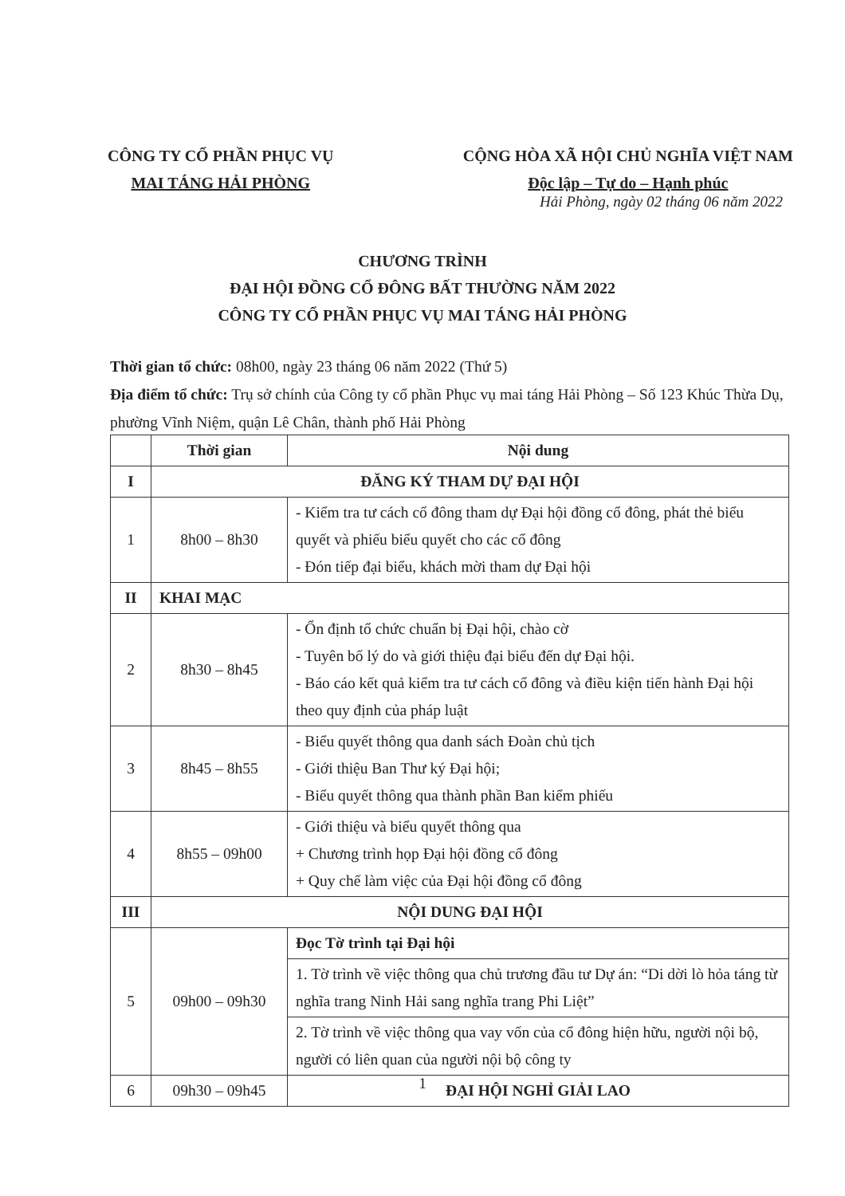CÔNG TY CỔ PHẦN PHỤC VỤ
MAI TÁNG HẢI PHÒNG
CỘNG HÒA XÃ HỘI CHỦ NGHĨA VIỆT NAM
Độc lập – Tự do – Hạnh phúc
Hải Phòng, ngày 02 tháng 06 năm 2022
CHƯƠNG TRÌNH
ĐẠI HỘI ĐỒNG CỔ ĐÔNG BẤT THƯỜNG NĂM 2022
CÔNG TY CỔ PHẦN PHỤC VỤ MAI TÁNG HẢI PHÒNG
Thời gian tổ chức: 08h00, ngày 23 tháng 06 năm 2022 (Thứ 5)
Địa điểm tổ chức: Trụ sở chính của Công ty cổ phần Phục vụ mai táng Hải Phòng – Số 123 Khúc Thừa Dụ, phường Vĩnh Niệm, quận Lê Chân, thành phố Hải Phòng
| | Thời gian | Nội dung |
| --- | --- | --- |
| I | ĐĂNG KÝ THAM DỰ ĐẠI HỘI | |
| 1 | 8h00 – 8h30 | - Kiểm tra tư cách cổ đông tham dự Đại hội đồng cổ đông, phát thẻ biểu quyết và phiếu biểu quyết cho các cổ đông - Đón tiếp đại biểu, khách mời tham dự Đại hội |
| II | KHAI MẠC | |
| 2 | 8h30 – 8h45 | - Ổn định tổ chức chuẩn bị Đại hội, chào cờ - Tuyên bố lý do và giới thiệu đại biểu đến dự Đại hội. - Báo cáo kết quả kiểm tra tư cách cổ đông và điều kiện tiến hành Đại hội theo quy định của pháp luật |
| 3 | 8h45 – 8h55 | - Biểu quyết thông qua danh sách Đoàn chủ tịch - Giới thiệu Ban Thư ký Đại hội; - Biểu quyết thông qua thành phần Ban kiểm phiếu |
| 4 | 8h55 – 09h00 | - Giới thiệu và biểu quyết thông qua + Chương trình họp Đại hội đồng cổ đông + Quy chế làm việc của Đại hội đồng cổ đông |
| III | NỘI DUNG ĐẠI HỘI | |
| 5 | 09h00 – 09h30 | Đọc Tờ trình tại Đại hội |
| | | 1. Tờ trình về việc thông qua chủ trương đầu tư Dự án: “Di dời lò hỏa táng từ nghĩa trang Ninh Hải sang nghĩa trang Phi Liệt” |
| | | 2. Tờ trình về việc thông qua vay vốn của cổ đông hiện hữu, người nội bộ, người có liên quan của người nội bộ công ty |
| 6 | 09h30 – 09h45 | ĐẠI HỘI NGHỈ GIẢI LAO |
1